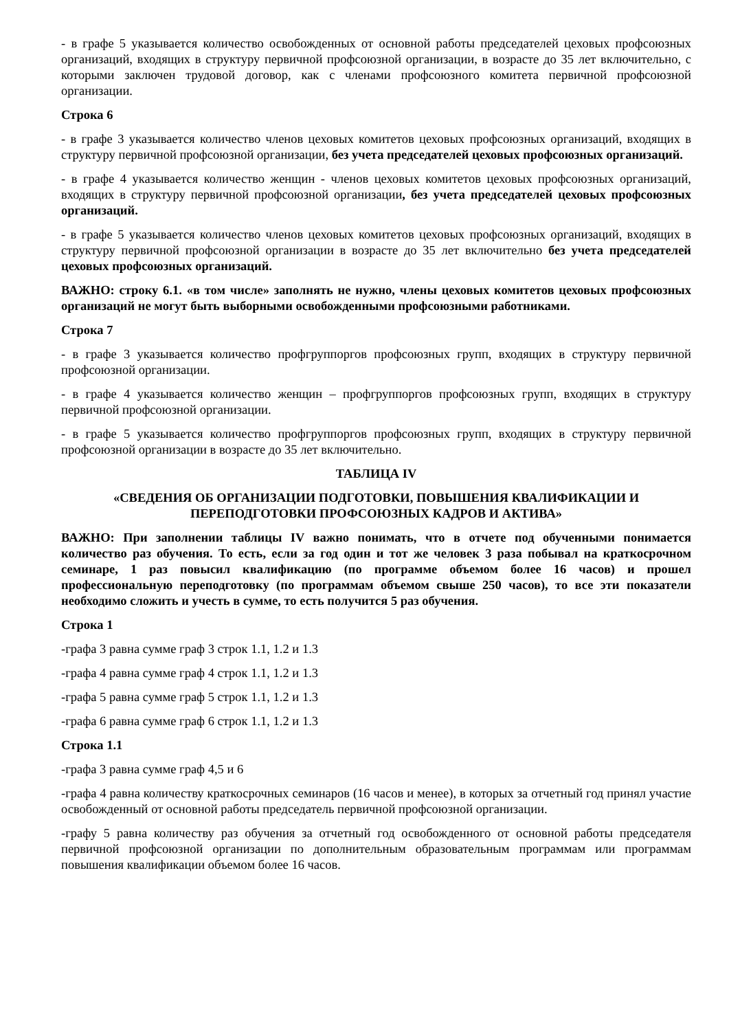- в графе 5 указывается количество освобожденных от основной работы председателей цеховых профсоюзных организаций, входящих в структуру первичной профсоюзной организации, в возрасте до 35 лет включительно, с которыми заключен трудовой договор, как с членами профсоюзного комитета первичной профсоюзной организации.
Строка 6
- в графе 3 указывается количество членов цеховых комитетов цеховых профсоюзных организаций, входящих в структуру первичной профсоюзной организации, без учета председателей цеховых профсоюзных организаций.
- в графе 4 указывается количество женщин - членов цеховых комитетов цеховых профсоюзных организаций, входящих в структуру первичной профсоюзной организации, без учета председателей цеховых профсоюзных организаций.
- в графе 5 указывается количество членов цеховых комитетов цеховых профсоюзных организаций, входящих в структуру первичной профсоюзной организации в возрасте до 35 лет включительно без учета председателей цеховых профсоюзных организаций.
ВАЖНО: строку 6.1. «в том числе» заполнять не нужно, члены цеховых комитетов цеховых профсоюзных организаций не могут быть выборными освобожденными профсоюзными работниками.
Строка 7
- в графе 3 указывается количество профгруппоргов профсоюзных групп, входящих в структуру первичной профсоюзной организации.
- в графе 4 указывается количество женщин – профгруппоргов профсоюзных групп, входящих в структуру первичной профсоюзной организации.
- в графе 5 указывается количество профгруппоргов профсоюзных групп, входящих в структуру первичной профсоюзной организации в возрасте до 35 лет включительно.
ТАБЛИЦА IV
«СВЕДЕНИЯ ОБ ОРГАНИЗАЦИИ ПОДГОТОВКИ, ПОВЫШЕНИЯ КВАЛИФИКАЦИИ И ПЕРЕПОДГОТОВКИ ПРОФСОЮЗНЫХ КАДРОВ И АКТИВА»
ВАЖНО: При заполнении таблицы IV важно понимать, что в отчете под обученными понимается количество раз обучения. То есть, если за год один и тот же человек 3 раза побывал на краткосрочном семинаре, 1 раз повысил квалификацию (по программе объемом более 16 часов) и прошел профессиональную переподготовку (по программам объемом свыше 250 часов), то все эти показатели необходимо сложить и учесть в сумме, то есть получится 5 раз обучения.
Строка 1
-графа 3 равна сумме граф 3 строк 1.1, 1.2 и 1.3
-графа 4 равна сумме граф 4 строк 1.1, 1.2 и 1.3
-графа 5 равна сумме граф 5 строк 1.1, 1.2 и 1.3
-графа 6 равна сумме граф 6 строк 1.1, 1.2 и 1.3
Строка 1.1
-графа 3 равна сумме граф 4,5 и 6
-графа 4 равна количеству краткосрочных семинаров (16 часов и менее), в которых за отчетный год принял участие освобожденный от основной работы председатель первичной профсоюзной организации.
-графу 5 равна количеству раз обучения за отчетный год освобожденного от основной работы председателя первичной профсоюзной организации по дополнительным образовательным программам или программам повышения квалификации объемом более 16 часов.